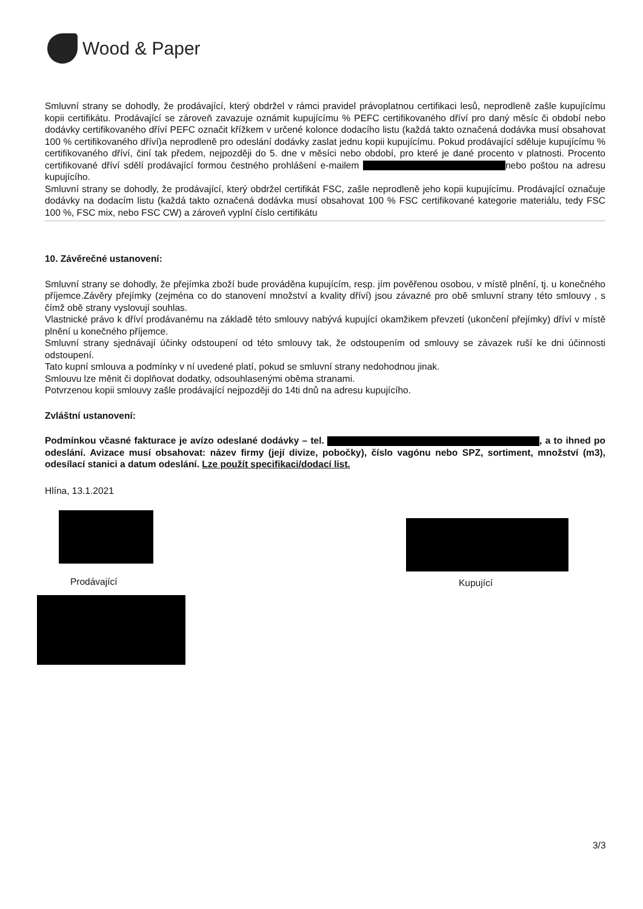Wood & Paper
Smluvní strany se dohodly, že prodávající, který obdržel v rámci pravidel právoplatnou certifikaci lesů, neprodleně zašle kupujícímu kopii certifikátu. Prodávající se zároveň zavazuje oznámit kupujícímu % PEFC certifikovaného dříví pro daný měsíc či období nebo dodávky certifikovaného dříví PEFC označit křížkem v určené kolonce dodacího listu (každá takto označená dodávka musí obsahovat 100 % certifikovaného dříví)a neprodleně pro odeslání dodávky zaslat jednu kopii kupujícímu. Pokud prodávající sděluje kupujícímu % certifikovaného dříví, činí tak předem, nejpozději do 5. dne v měsíci nebo období, pro které je dané procento v platnosti. Procento certifikované dříví sdělí prodávající formou čestného prohlášení e-mailem nebo poštou na adresu kupujícího.
Smluvní strany se dohodly, že prodávající, který obdržel certifikát FSC, zašle neprodleně jeho kopii kupujícímu. Prodávající označuje dodávky na dodacím listu (každá takto označená dodávka musí obsahovat 100 % FSC certifikované kategorie materiálu, tedy FSC 100 %, FSC mix, nebo FSC CW) a zároveň vyplní číslo certifikátu
10. Závěrečné ustanovení:
Smluvní strany se dohodly, že přejímka zboží bude prováděna kupujícím, resp. jím pověřenou osobou, v místě plnění, tj. u konečného příjemce.Závěry přejímky (zejména co do stanovení množství a kvality dříví) jsou závazné pro obě smluvní strany této smlouvy , s čímž obě strany vyslovují souhlas.
Vlastnické právo k dříví prodávanému na základě této smlouvy nabývá kupující okamžikem převzetí (ukončení přejímky) dříví v místě plnění u konečného příjemce.
Smluvní strany sjednávají účinky odstoupení od této smlouvy tak, že odstoupením od smlouvy se závazek ruší ke dni účinnosti odstoupení.
Tato kupní smlouva a podmínky v ní uvedené platí, pokud se smluvní strany nedohodnou jinak.
Smlouvu lze měnit či doplňovat dodatky, odsouhlasenými oběma stranami.
Potvrzenou kopii smlouvy zašle prodávající nejpozději do 14ti dnů na adresu kupujícího.
Zvláštní ustanovení:
Podmínkou včasné fakturace je avízo odeslané dodávky – tel. , a to ihned po odeslání. Avizace musí obsahovat: název firmy (její divize, pobočky), číslo vagónu nebo SPZ, sortiment, množství (m3), odesílací stanici a datum odeslání. Lze použít specifikaci/dodací list.
Hlína, 13.1.2021
Prodávající Kupující
3/3